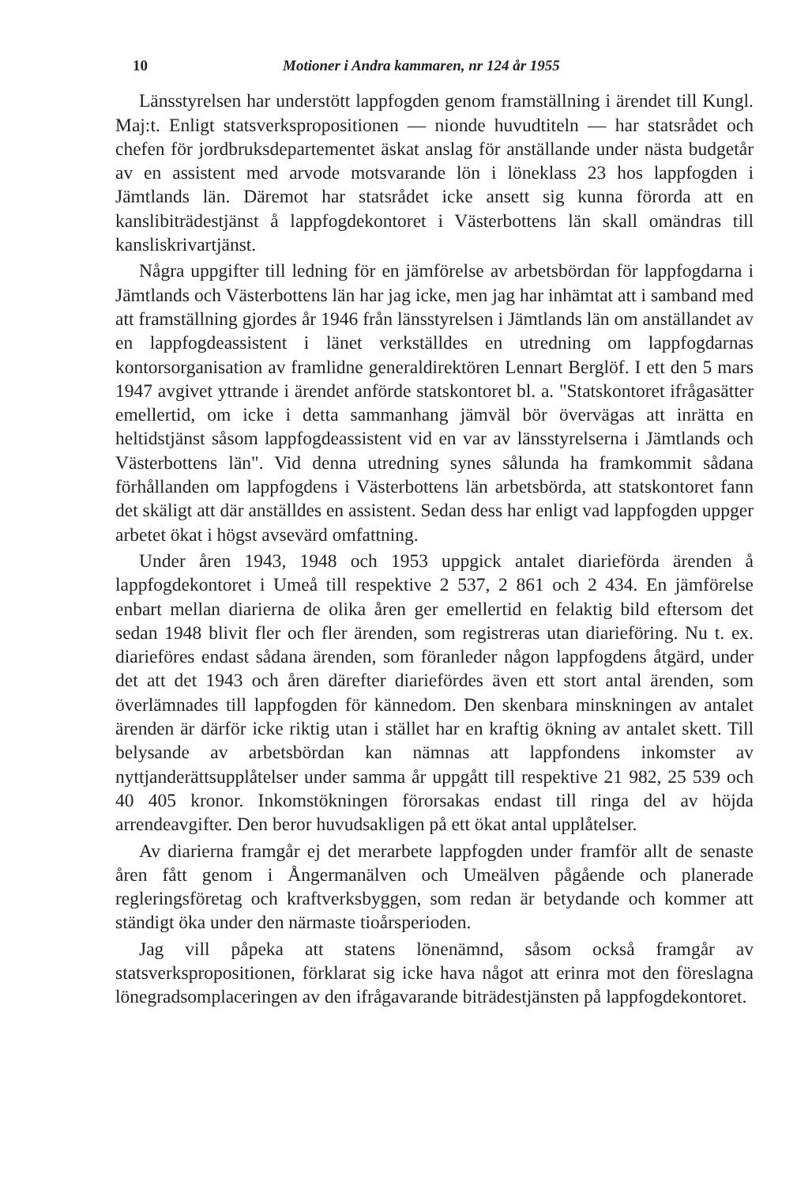10 Motioner i Andra kammaren, nr 124 år 1955
Länsstyrelsen har understött lappfogden genom framställning i ärendet till Kungl. Maj:t. Enligt statsverkspropositionen — nionde huvudtiteln — har statsrådet och chefen för jordbruksdepartementet äskat anslag för anställande under nästa budgetår av en assistent med arvode motsvarande lön i löneklass 23 hos lappfogden i Jämtlands län. Däremot har statsrådet icke ansett sig kunna förorda att en kanslibiträdestjänst å lappfogdekontoret i Västerbottens län skall omändras till kansliskrivartjänst.
Några uppgifter till ledning för en jämförelse av arbetsbördan för lappfogdarna i Jämtlands och Västerbottens län har jag icke, men jag har inhämtat att i samband med att framställning gjordes år 1946 från länsstyrelsen i Jämtlands län om anställandet av en lappfogdeassistent i länet verkställdes en utredning om lappfogdarnas kontorsorganisation av framlidne generaldirektören Lennart Berglöf. I ett den 5 mars 1947 avgivet yttrande i ärendet anförde statskontoret bl. a. "Statskontoret ifrågasätter emellertid, om icke i detta sammanhang jämväl bör övervägas att inrätta en heltidstjänst såsom lappfogdeassistent vid en var av länsstyrelserna i Jämtlands och Västerbottens län". Vid denna utredning synes sålunda ha framkommit sådana förhållanden om lappfogdens i Västerbottens län arbetsbörda, att statskontoret fann det skäligt att där anställdes en assistent. Sedan dess har enligt vad lappfogden uppger arbetet ökat i högst avsevärd omfattning.
Under åren 1943, 1948 och 1953 uppgick antalet diarieförda ärenden å lappfogdekontoret i Umeå till respektive 2 537, 2 861 och 2 434. En jämförelse enbart mellan diarierna de olika åren ger emellertid en felaktig bild eftersom det sedan 1948 blivit fler och fler ärenden, som registreras utan diarieföring. Nu t. ex. diarieföres endast sådana ärenden, som föranleder någon lappfogdens åtgärd, under det att det 1943 och åren därefter diariefördes även ett stort antal ärenden, som överlämnades till lappfogden för kännedom. Den skenbara minskningen av antalet ärenden är därför icke riktig utan i stället har en kraftig ökning av antalet skett. Till belysande av arbetsbördan kan nämnas att lappfondens inkomster av nyttjanderättsupplåtelser under samma år uppgått till respektive 21 982, 25 539 och 40 405 kronor. Inkomstökningen förorsakas endast till ringa del av höjda arrendeavgifter. Den beror huvudsakligen på ett ökat antal upplåtelser.
Av diarierna framgår ej det merarbete lappfogden under framför allt de senaste åren fått genom i Ångermanälven och Umeälven pågående och planerade regleringsföretag och kraftverksbyggen, som redan är betydande och kommer att ständigt öka under den närmaste tioårsperioden.
Jag vill påpeka att statens lönenämnd, såsom också framgår av statsverkspropositionen, förklarat sig icke hava något att erinra mot den föreslagna lönegradsomplaceringen av den ifrågavarande biträdestjänsten på lappfogdekontoret.